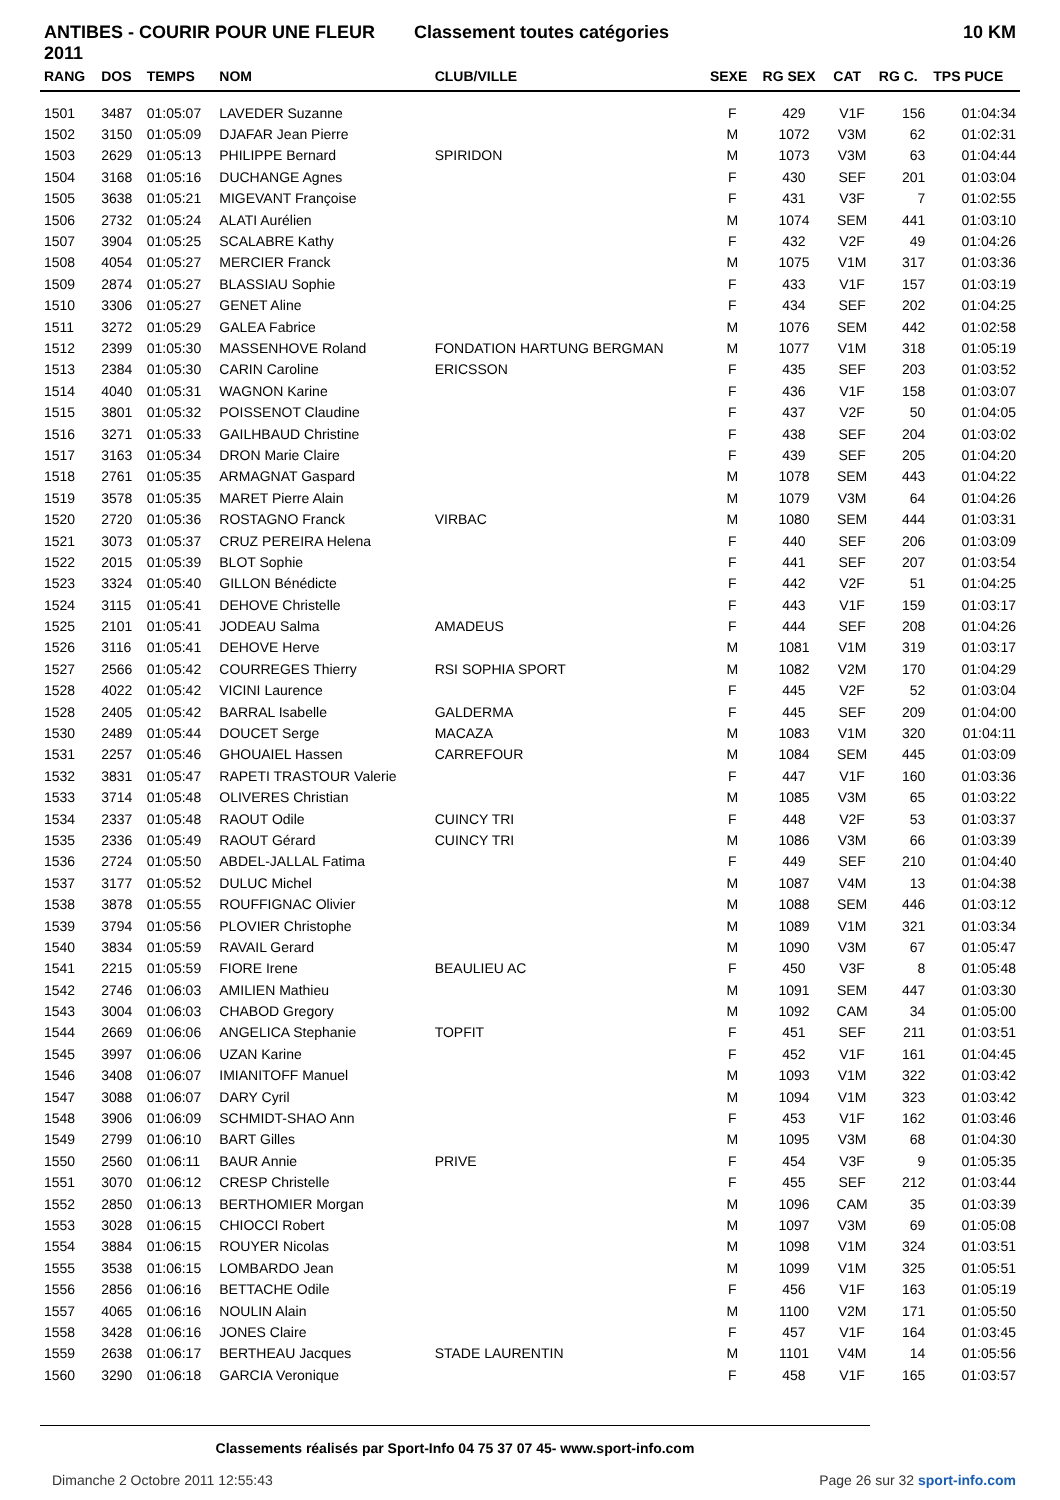ANTIBES - COURIR POUR UNE FLEUR 2011
Classement toutes catégories 10 KM
| RANG | DOS | TEMPS | NOM | CLUB/VILLE | SEXE | RG SEX | CAT | RG C. | TPS PUCE |
| --- | --- | --- | --- | --- | --- | --- | --- | --- | --- |
| 1501 | 3487 | 01:05:07 | LAVEDER Suzanne | | F | 429 | V1F | 156 | 01:04:34 |
| 1502 | 3150 | 01:05:09 | DJAFAR Jean Pierre | | M | 1072 | V3M | 62 | 01:02:31 |
| 1503 | 2629 | 01:05:13 | PHILIPPE Bernard | SPIRIDON | M | 1073 | V3M | 63 | 01:04:44 |
| 1504 | 3168 | 01:05:16 | DUCHANGE Agnes | | F | 430 | SEF | 201 | 01:03:04 |
| 1505 | 3638 | 01:05:21 | MIGEVANT Françoise | | F | 431 | V3F | 7 | 01:02:55 |
| 1506 | 2732 | 01:05:24 | ALATI Aurélien | | M | 1074 | SEM | 441 | 01:03:10 |
| 1507 | 3904 | 01:05:25 | SCALABRE Kathy | | F | 432 | V2F | 49 | 01:04:26 |
| 1508 | 4054 | 01:05:27 | MERCIER Franck | | M | 1075 | V1M | 317 | 01:03:36 |
| 1509 | 2874 | 01:05:27 | BLASSIAU Sophie | | F | 433 | V1F | 157 | 01:03:19 |
| 1510 | 3306 | 01:05:27 | GENET Aline | | F | 434 | SEF | 202 | 01:04:25 |
| 1511 | 3272 | 01:05:29 | GALEA Fabrice | | M | 1076 | SEM | 442 | 01:02:58 |
| 1512 | 2399 | 01:05:30 | MASSENHOVE Roland | FONDATION HARTUNG BERGMAN | M | 1077 | V1M | 318 | 01:05:19 |
| 1513 | 2384 | 01:05:30 | CARIN Caroline | ERICSSON | F | 435 | SEF | 203 | 01:03:52 |
| 1514 | 4040 | 01:05:31 | WAGNON Karine | | F | 436 | V1F | 158 | 01:03:07 |
| 1515 | 3801 | 01:05:32 | POISSENOT Claudine | | F | 437 | V2F | 50 | 01:04:05 |
| 1516 | 3271 | 01:05:33 | GAILHBAUD Christine | | F | 438 | SEF | 204 | 01:03:02 |
| 1517 | 3163 | 01:05:34 | DRON Marie Claire | | F | 439 | SEF | 205 | 01:04:20 |
| 1518 | 2761 | 01:05:35 | ARMAGNAT Gaspard | | M | 1078 | SEM | 443 | 01:04:22 |
| 1519 | 3578 | 01:05:35 | MARET Pierre Alain | | M | 1079 | V3M | 64 | 01:04:26 |
| 1520 | 2720 | 01:05:36 | ROSTAGNO Franck | VIRBAC | M | 1080 | SEM | 444 | 01:03:31 |
| 1521 | 3073 | 01:05:37 | CRUZ PEREIRA Helena | | F | 440 | SEF | 206 | 01:03:09 |
| 1522 | 2015 | 01:05:39 | BLOT Sophie | | F | 441 | SEF | 207 | 01:03:54 |
| 1523 | 3324 | 01:05:40 | GILLON Bénédicte | | F | 442 | V2F | 51 | 01:04:25 |
| 1524 | 3115 | 01:05:41 | DEHOVE Christelle | | F | 443 | V1F | 159 | 01:03:17 |
| 1525 | 2101 | 01:05:41 | JODEAU Salma | AMADEUS | F | 444 | SEF | 208 | 01:04:26 |
| 1526 | 3116 | 01:05:41 | DEHOVE Herve | | M | 1081 | V1M | 319 | 01:03:17 |
| 1527 | 2566 | 01:05:42 | COURREGES Thierry | RSI SOPHIA SPORT | M | 1082 | V2M | 170 | 01:04:29 |
| 1528 | 4022 | 01:05:42 | VICINI Laurence | | F | 445 | V2F | 52 | 01:03:04 |
| 1528 | 2405 | 01:05:42 | BARRAL Isabelle | GALDERMA | F | 445 | SEF | 209 | 01:04:00 |
| 1530 | 2489 | 01:05:44 | DOUCET Serge | MACAZA | M | 1083 | V1M | 320 | 01:04:11 |
| 1531 | 2257 | 01:05:46 | GHOUAIEL Hassen | CARREFOUR | M | 1084 | SEM | 445 | 01:03:09 |
| 1532 | 3831 | 01:05:47 | RAPETI TRASTOUR Valerie | | F | 447 | V1F | 160 | 01:03:36 |
| 1533 | 3714 | 01:05:48 | OLIVERES Christian | | M | 1085 | V3M | 65 | 01:03:22 |
| 1534 | 2337 | 01:05:48 | RAOUT Odile | CUINCY TRI | F | 448 | V2F | 53 | 01:03:37 |
| 1535 | 2336 | 01:05:49 | RAOUT Gérard | CUINCY TRI | M | 1086 | V3M | 66 | 01:03:39 |
| 1536 | 2724 | 01:05:50 | ABDEL-JALLAL Fatima | | F | 449 | SEF | 210 | 01:04:40 |
| 1537 | 3177 | 01:05:52 | DULUC Michel | | M | 1087 | V4M | 13 | 01:04:38 |
| 1538 | 3878 | 01:05:55 | ROUFFIGNAC Olivier | | M | 1088 | SEM | 446 | 01:03:12 |
| 1539 | 3794 | 01:05:56 | PLOVIER Christophe | | M | 1089 | V1M | 321 | 01:03:34 |
| 1540 | 3834 | 01:05:59 | RAVAIL Gerard | | M | 1090 | V3M | 67 | 01:05:47 |
| 1541 | 2215 | 01:05:59 | FIORE Irene | BEAULIEU AC | F | 450 | V3F | 8 | 01:05:48 |
| 1542 | 2746 | 01:06:03 | AMILIEN Mathieu | | M | 1091 | SEM | 447 | 01:03:30 |
| 1543 | 3004 | 01:06:03 | CHABOD Gregory | | M | 1092 | CAM | 34 | 01:05:00 |
| 1544 | 2669 | 01:06:06 | ANGELICA Stephanie | TOPFIT | F | 451 | SEF | 211 | 01:03:51 |
| 1545 | 3997 | 01:06:06 | UZAN Karine | | F | 452 | V1F | 161 | 01:04:45 |
| 1546 | 3408 | 01:06:07 | IMIANITOFF Manuel | | M | 1093 | V1M | 322 | 01:03:42 |
| 1547 | 3088 | 01:06:07 | DARY Cyril | | M | 1094 | V1M | 323 | 01:03:42 |
| 1548 | 3906 | 01:06:09 | SCHMIDT-SHAO Ann | | F | 453 | V1F | 162 | 01:03:46 |
| 1549 | 2799 | 01:06:10 | BART Gilles | | M | 1095 | V3M | 68 | 01:04:30 |
| 1550 | 2560 | 01:06:11 | BAUR Annie | PRIVE | F | 454 | V3F | 9 | 01:05:35 |
| 1551 | 3070 | 01:06:12 | CRESP Christelle | | F | 455 | SEF | 212 | 01:03:44 |
| 1552 | 2850 | 01:06:13 | BERTHOMIER Morgan | | M | 1096 | CAM | 35 | 01:03:39 |
| 1553 | 3028 | 01:06:15 | CHIOCCI Robert | | M | 1097 | V3M | 69 | 01:05:08 |
| 1554 | 3884 | 01:06:15 | ROUYER Nicolas | | M | 1098 | V1M | 324 | 01:03:51 |
| 1555 | 3538 | 01:06:15 | LOMBARDO Jean | | M | 1099 | V1M | 325 | 01:05:51 |
| 1556 | 2856 | 01:06:16 | BETTACHE Odile | | F | 456 | V1F | 163 | 01:05:19 |
| 1557 | 4065 | 01:06:16 | NOULIN Alain | | M | 1100 | V2M | 171 | 01:05:50 |
| 1558 | 3428 | 01:06:16 | JONES Claire | | F | 457 | V1F | 164 | 01:03:45 |
| 1559 | 2638 | 01:06:17 | BERTHEAU Jacques | STADE LAURENTIN | M | 1101 | V4M | 14 | 01:05:56 |
| 1560 | 3290 | 01:06:18 | GARCIA Veronique | | F | 458 | V1F | 165 | 01:03:57 |
Classements réalisés par Sport-Info 04 75 37 07 45- www.sport-info.com
Dimanche 2 Octobre 2011 12:55:43 Page 26 sur 32 sport-info.com